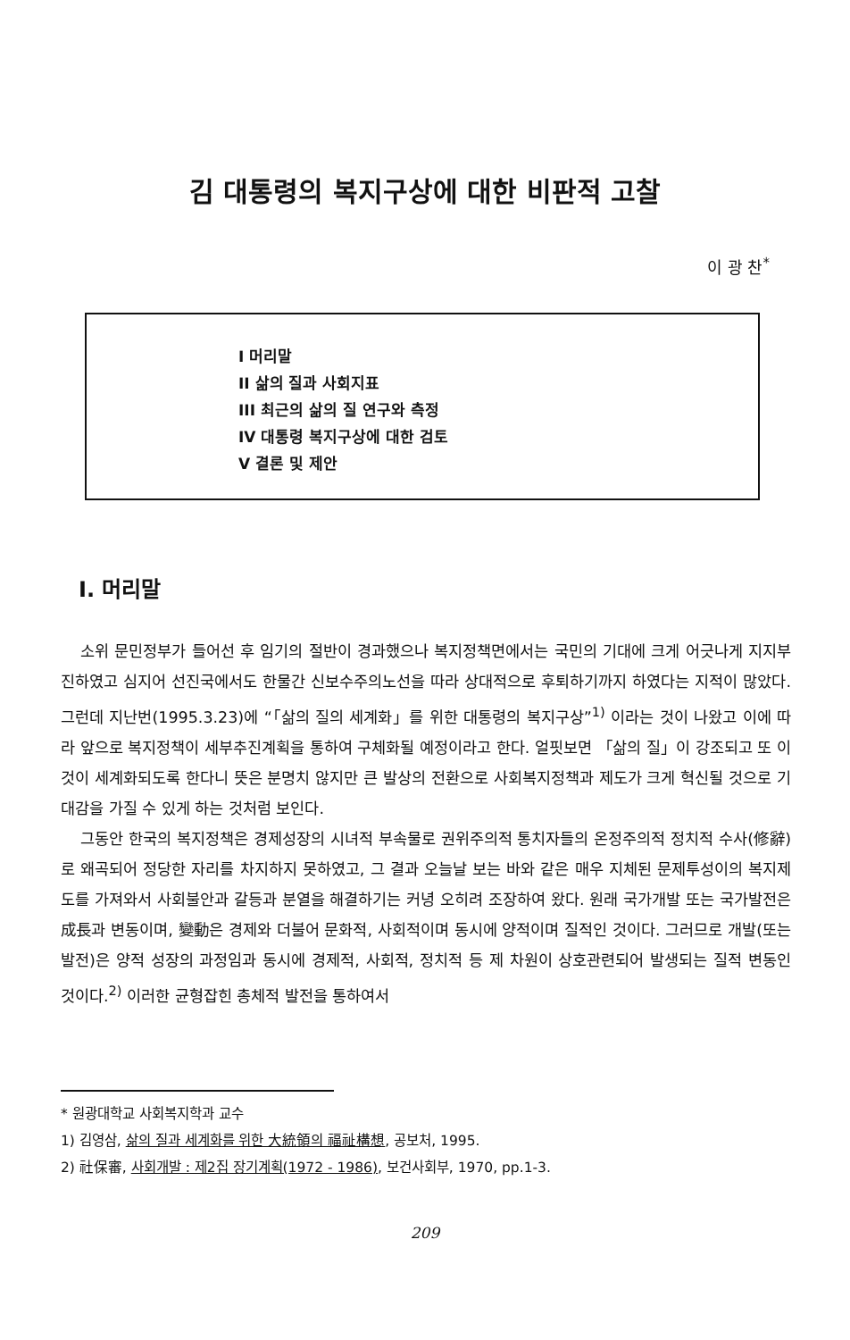김 대통령의 복지구상에 대한 비판적 고찰
이 광 찬<sup>*</sup>
I 머리말
II 삶의 질과 사회지표
III 최근의 삶의 질 연구와 측정
IV 대통령 복지구상에 대한 검토
V 결론 및 제안
I. 머리말
소위 문민정부가 들어선 후 임기의 절반이 경과했으나 복지정책면에서는 국민의 기대에 크게 어긋나게 지지부진하였고 심지어 선진국에서도 한물간 신보수주의노선을 따라 상대적으로 후퇴하기까지 하였다는 지적이 많았다. 그런데 지난번(1995.3.23)에 “「삶의 질의 세계화」를 위한 대통령의 복지구상”<sup>1)</sup> 이라는 것이 나왔고 이에 따라 앞으로 복지정책이 세부추진계획을 통하여 구체화될 예정이라고 한다. 얼핏보면 「삶의 질」이 강조되고 또 이것이 세계화되도록 한다니 뜻은 분명치 않지만 큰 발상의 전환으로 사회복지정책과 제도가 크게 혁신될 것으로 기대감을 가질 수 있게 하는 것처럼 보인다.
그동안 한국의 복지정책은 경제성장의 시녀적 부속물로 권위주의적 통치자들의 온정주의적 정치적 수사(修辭)로 왜곡되어 정당한 자리를 차지하지 못하였고, 그 결과 오늘날 보는 바와 같은 매우 지체된 문제투성이의 복지제도를 가져와서 사회불안과 갈등과 분열을 해결하기는 커녕 오히려 조장하여 왔다. 원래 국가개발 또는 국가발전은 成長과 변동이며, 變動은 경제와 더불어 문화적, 사회적이며 동시에 양적이며 질적인 것이다. 그러므로 개발(또는 발전)은 양적 성장의 과정임과 동시에 경제적, 사회적, 정치적 등 제 차원이 상호관련되어 발생되는 질적 변동인 것이다.<sup>2)</sup> 이러한 균형잡힌 총체적 발전을 통하여서
* 원광대학교 사회복지학과 교수
1) 김영삼, 삶의 질과 세계화를 위한 大統領의 福祉構想, 공보처, 1995.
2) 社保審, 사회개발 : 제2집 장기계획(1972 - 1986), 보건사회부, 1970, pp.1-3.
209